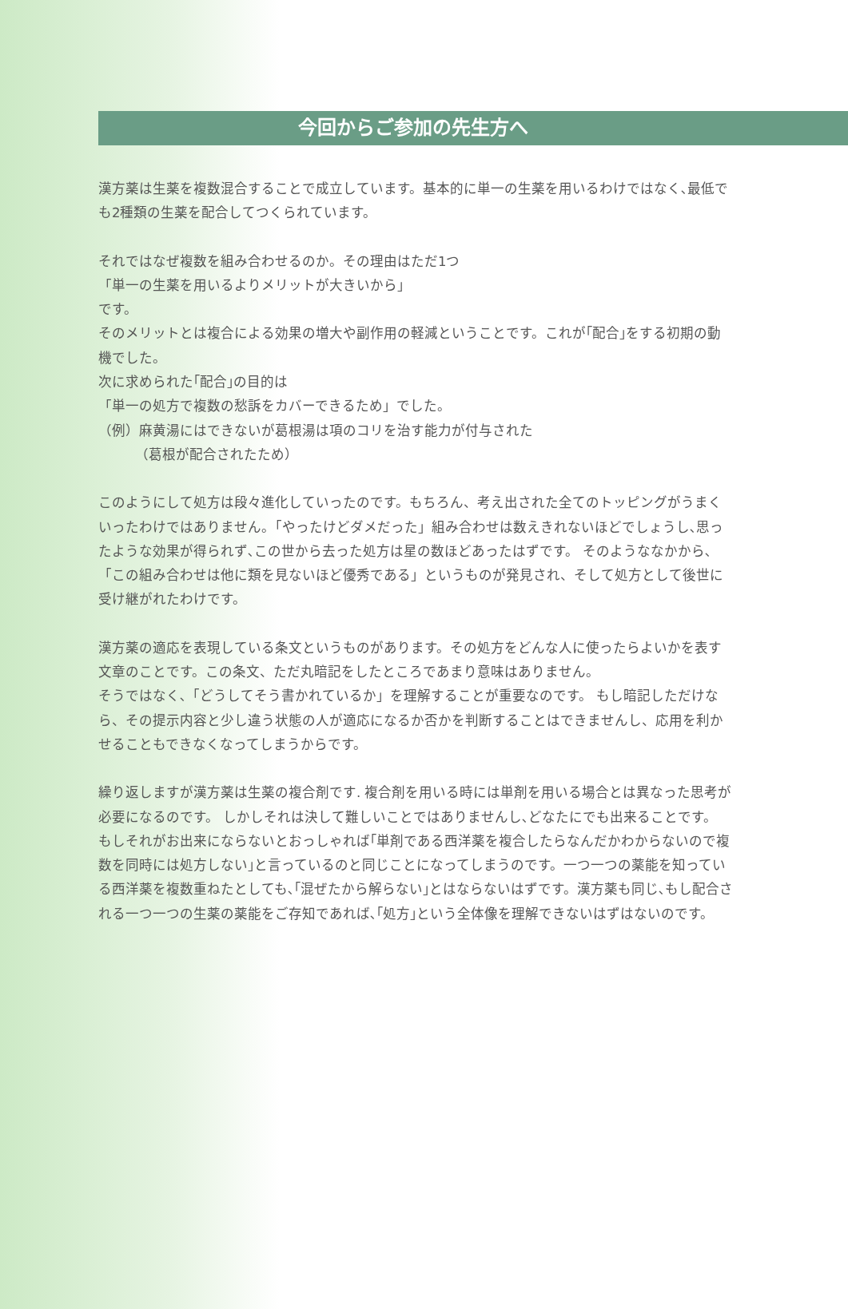今回からご参加の先生方へ
漢方薬は生薬を複数混合することで成立しています。基本的に単一の生薬を用いるわけではなく､最低でも2種類の生薬を配合してつくられています。
それではなぜ複数を組み合わせるのか。その理由はただ1つ
「単一の生薬を用いるよりメリットが大きいから」
です。
そのメリットとは複合による効果の増大や副作用の軽減ということです。これが｢配合｣をする初期の動機でした。
次に求められた｢配合｣の目的は
「単一の処方で複数の愁訴をカバーできるため」でした。
（例）麻黄湯にはできないが葛根湯は項のコリを治す能力が付与された
（葛根が配合されたため）
このようにして処方は段々進化していったのです。もちろん、考え出された全てのトッピングがうまくいったわけではありません。「やったけどダメだった」組み合わせは数えきれないほどでしょうし､思ったような効果が得られず､この世から去った処方は星の数ほどあったはずです。 そのようななかから､「この組み合わせは他に類を見ないほど優秀である」というものが発見され、そして処方として後世に受け継がれたわけです。
漢方薬の適応を表現している条文というものがあります。その処方をどんな人に使ったらよいかを表す文章のことです。この条文、ただ丸暗記をしたところであまり意味はありません。
そうではなく､「どうしてそう書かれているか」を理解することが重要なのです。 もし暗記しただけなら、その提示内容と少し違う状態の人が適応になるか否かを判断することはできませんし、応用を利かせることもできなくなってしまうからです。
繰り返しますが漢方薬は生薬の複合剤です. 複合剤を用いる時には単剤を用いる場合とは異なった思考が必要になるのです。 しかしそれは決して難しいことではありませんし､どなたにでも出来ることです。 もしそれがお出来にならないとおっしゃれば｢単剤である西洋薬を複合したらなんだかわからないので複数を同時には処方しない｣と言っているのと同じことになってしまうのです。一つ一つの薬能を知っている西洋薬を複数重ねたとしても､｢混ぜたから解らない｣とはならないはずです。漢方薬も同じ､もし配合される一つ一つの生薬の薬能をご存知であれば､｢処方｣という全体像を理解できないはずはないのです。